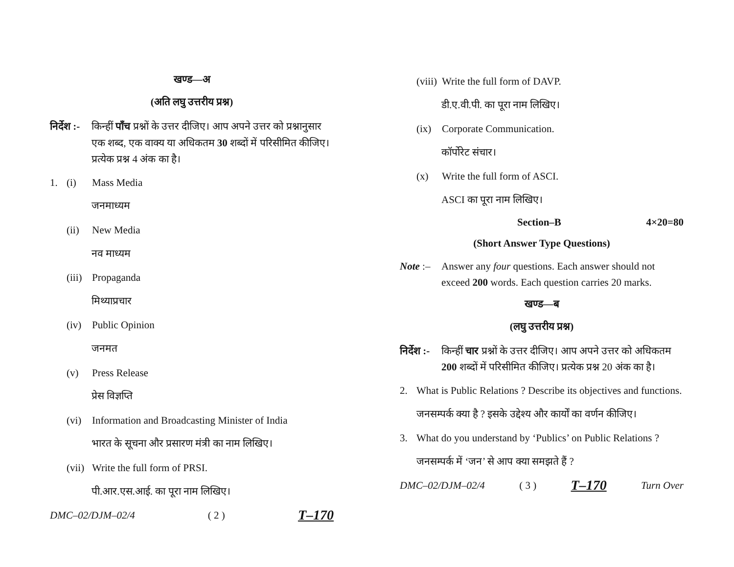खण्ड—अ
(अति लघु उत्तरीय प्रश्न)
निर्देश :- किन्हीं पाँच प्रश्नों के उत्तर दीजिए। आप अपने उत्तर को प्रश्नानुसार एक शब्द, एक वाक्य या अधिकतम 30 शब्दों में परिसीमित कीजिए। प्रत्येक प्रश्न 4 अंक का है।
1. (i) Mass Media
जनमाध्यम
(ii) New Media
नव माध्यम
(iii) Propaganda
मिथ्याप्रचार
(iv) Public Opinion
जनमत
(v) Press Release
प्रेस विज्ञप्ति
(vi) Information and Broadcasting Minister of India
भारत के सूचना और प्रसारण मंत्री का नाम लिखिए।
(vii) Write the full form of PRSI.
पी.आर.एस.आई. का पूरा नाम लिखिए।
DMC–02/DJM–02/4 ( 2 ) T–170
(viii) Write the full form of DAVP.
डी.ए.वी.पी. का पूरा नाम लिखिए।
(ix) Corporate Communication.
कॉर्पोरेट संचार।
(x) Write the full form of ASCI.
ASCI का पूरा नाम लिखिए।
Section–B 4×20=80
(Short Answer Type Questions)
Note :– Answer any four questions. Each answer should not exceed 200 words. Each question carries 20 marks.
खण्ड—ब
(लघु उत्तरीय प्रश्न)
निर्देश :- किन्हीं चार प्रश्नों के उत्तर दीजिए। आप अपने उत्तर को अधिकतम 200 शब्दों में परिसीमित कीजिए। प्रत्येक प्रश्न 20 अंक का है।
2. What is Public Relations ? Describe its objectives and functions.
जनसम्पर्क क्या है ? इसके उद्देश्य और कार्यों का वर्णन कीजिए।
3. What do you understand by ‘Publics’ on Public Relations ?
जनसम्पर्क में ‘जन’ से आप क्या समझते हैं ?
DMC–02/DJM–02/4 ( 3 ) T–170 Turn Over